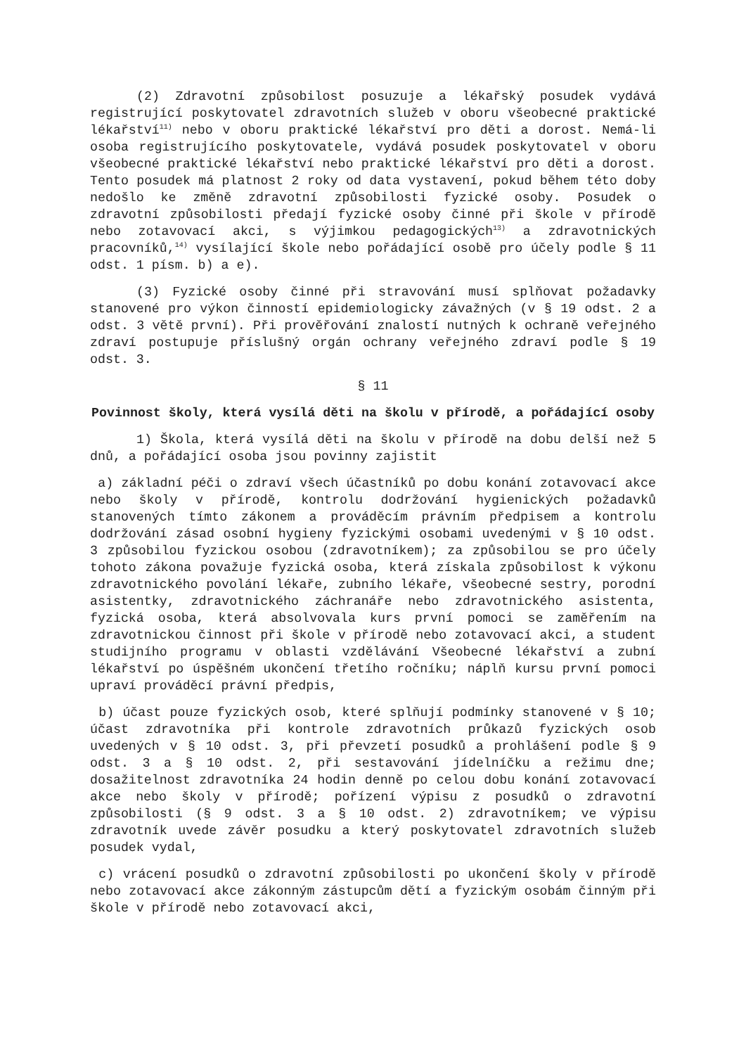(2) Zdravotní způsobilost posuzuje a lékařský posudek vydává registrující poskytovatel zdravotních služeb v oboru všeobecné praktické lékařství<sup>11)</sup> nebo v oboru praktické lékařství pro děti a dorost. Nemá-li osoba registrujícího poskytovatele, vydává posudek poskytovatel v oboru všeobecné praktické lékařství nebo praktické lékařství pro děti a dorost. Tento posudek má platnost 2 roky od data vystavení, pokud během této doby nedošlo ke změně zdravotní způsobilosti fyzické osoby. Posudek o zdravotní způsobilosti předají fyzické osoby činné při škole v přírodě nebo zotavovací akci, s výjimkou pedagogických<sup>13)</sup> a zdravotnických pracovníků,<sup>14)</sup> vysílající škole nebo pořádající osobě pro účely podle § 11 odst. 1 písm. b) a e).
(3) Fyzické osoby činné při stravování musí splňovat požadavky stanovené pro výkon činností epidemiologicky závažných (v § 19 odst. 2 a odst. 3 větě první). Při prověřování znalostí nutných k ochraně veřejného zdraví postupuje příslušný orgán ochrany veřejného zdraví podle § 19 odst. 3.
§ 11
Povinnost školy, která vysílá děti na školu v přírodě, a pořádající osoby
1) Škola, která vysílá děti na školu v přírodě na dobu delší než 5 dnů, a pořádající osoba jsou povinny zajistit
a) základní péči o zdraví všech účastníků po dobu konání zotavovací akce nebo školy v přírodě, kontrolu dodržování hygienických požadavků stanovených tímto zákonem a prováděcím právním předpisem a kontrolu dodržování zásad osobní hygieny fyzickými osobami uvedenými v § 10 odst. 3 způsobilou fyzickou osobou (zdravotníkem); za způsobilou se pro účely tohoto zákona považuje fyzická osoba, která získala způsobilost k výkonu zdravotnického povolání lékaře, zubního lékaře, všeobecné sestry, porodní asistentky, zdravotnického záchranáře nebo zdravotnického asistenta, fyzická osoba, která absolvovala kurs první pomoci se zaměřením na zdravotnickou činnost při škole v přírodě nebo zotavovací akci, a student studijního programu v oblasti vzdělávání Všeobecné lékařství a zubní lékařství po úspěšném ukončení třetího ročníku; náplň kursu první pomoci upraví prováděcí právní předpis,
b) účast pouze fyzických osob, které splňují podmínky stanovené v § 10; účast zdravotníka při kontrole zdravotních průkazů fyzických osob uvedených v § 10 odst. 3, při převzetí posudků a prohlášení podle § 9 odst. 3 a § 10 odst. 2, při sestavování jídelníčku a režimu dne; dosažitelnost zdravotníka 24 hodin denně po celou dobu konání zotavovací akce nebo školy v přírodě; pořízení výpisu z posudků o zdravotní způsobilosti (§ 9 odst. 3 a § 10 odst. 2) zdravotníkem; ve výpisu zdravotník uvede závěr posudku a který poskytovatel zdravotních služeb posudek vydal,
c) vrácení posudků o zdravotní způsobilosti po ukončení školy v přírodě nebo zotavovací akce zákonným zástupcům dětí a fyzickým osobám činným při škole v přírodě nebo zotavovací akci,